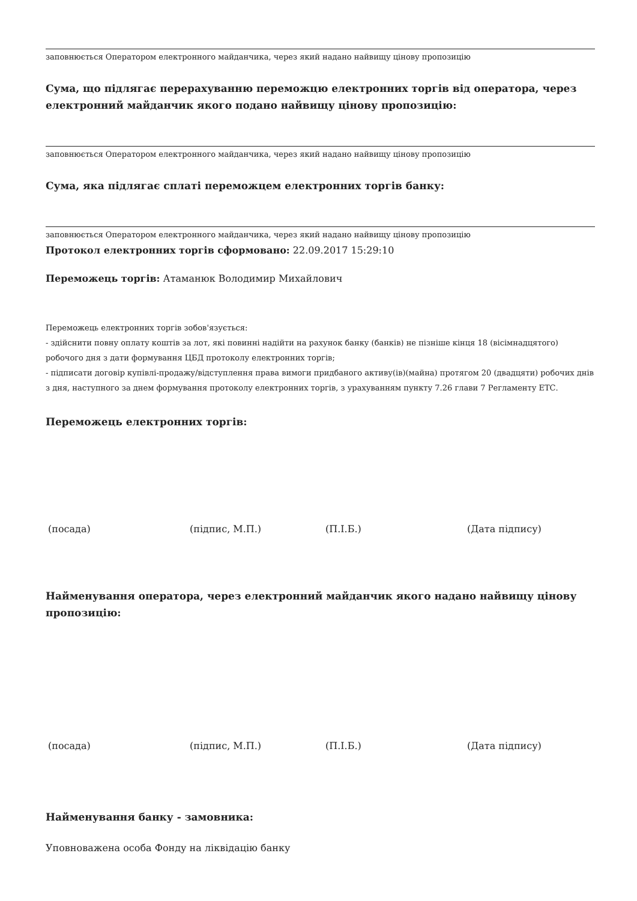заповнюється Оператором електронного майданчика, через який надано найвищу цінову пропозицію
Сума, що підлягає перерахуванню переможцю електронних торгів від оператора, через електронний майданчик якого подано найвищу цінову пропозицію:
заповнюється Оператором електронного майданчика, через який надано найвищу цінову пропозицію
Сума, яка підлягає сплаті переможцем електронних торгів банку:
заповнюється Оператором електронного майданчика, через який надано найвищу цінову пропозицію
Протокол електронних торгів сформовано: 22.09.2017 15:29:10
Переможець торгів: Атаманюк Володимир Михайлович
Переможець електронних торгів зобов'язується:
- здійснити повну оплату коштів за лот, які повинні надійти на рахунок банку (банків) не пізніше кінця 18 (вісімнадцятого) робочого дня з дати формування ЦБД протоколу електронних торгів;
- підписати договір купівлі-продажу/відступлення права вимоги придбаного активу(ів)(майна) протягом 20 (двадцяти) робочих днів з дня, наступного за днем формування протоколу електронних торгів, з урахуванням пункту 7.26 глави 7 Регламенту ЕТС.
Переможець електронних торгів:
(посада) (підпис, М.П.) (П.І.Б.) (Дата підпису)
Найменування оператора, через електронний майданчик якого надано найвищу цінову пропозицію:
(посада) (підпис, М.П.) (П.І.Б.) (Дата підпису)
Найменування банку - замовника:
Уповноважена особа Фонду на ліквідацію банку